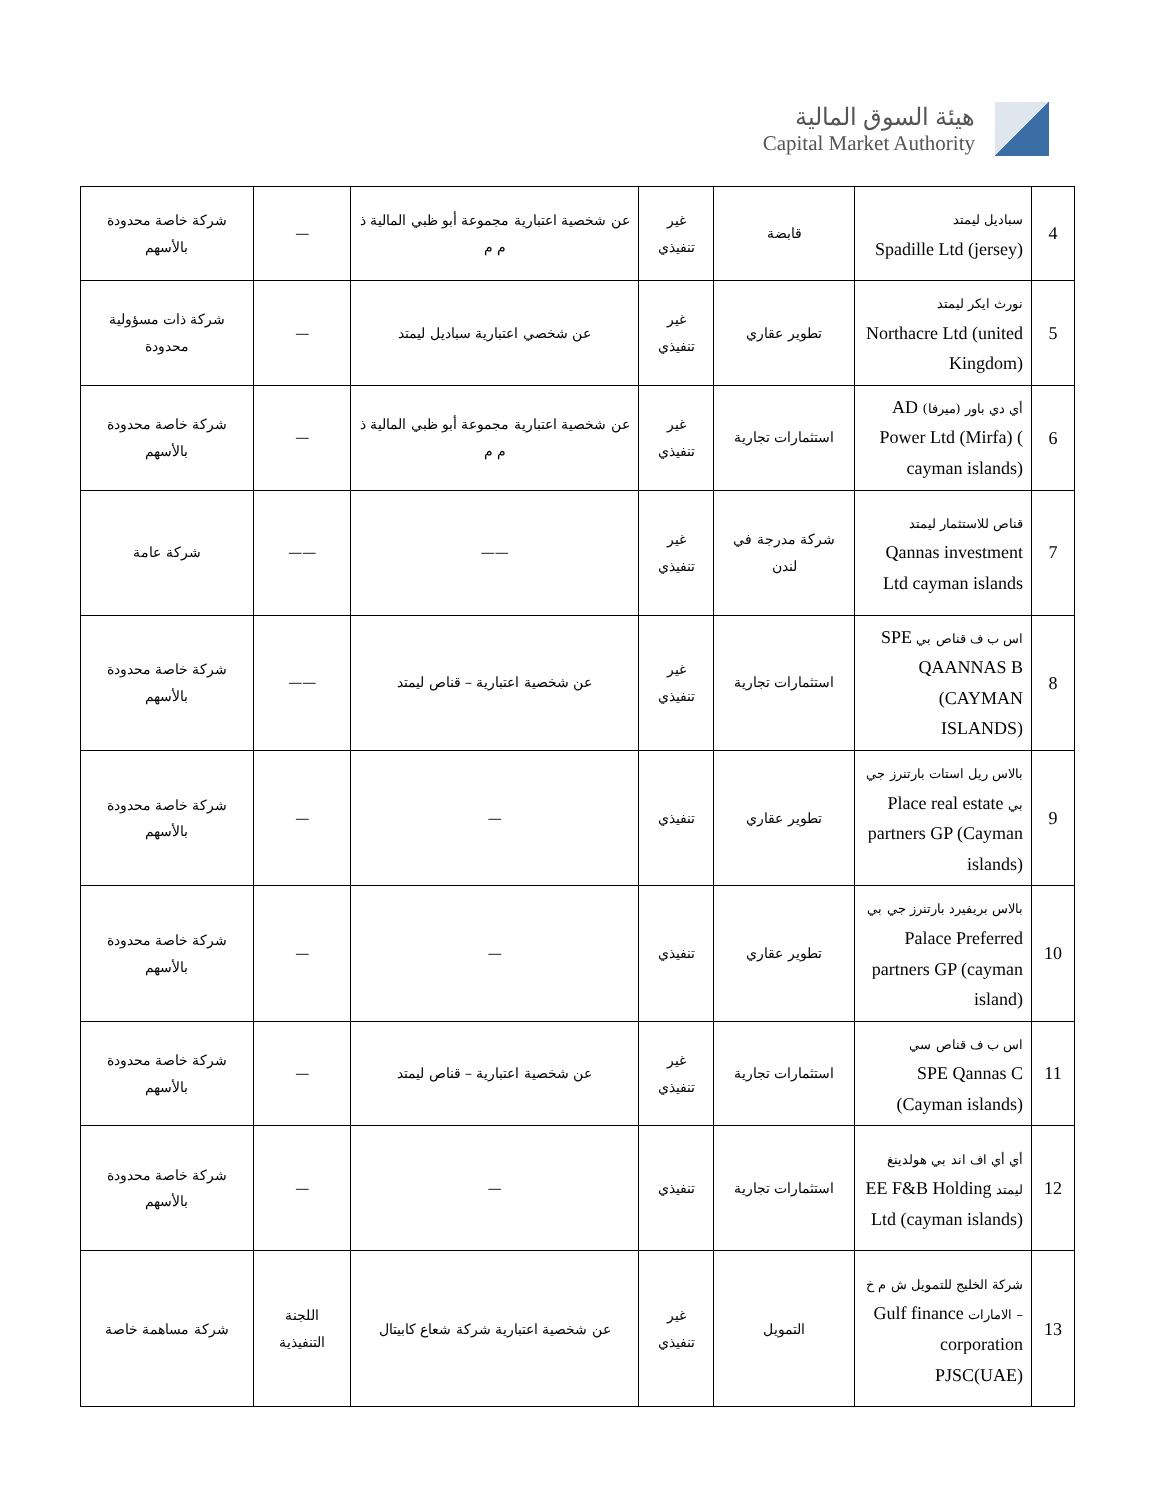هيئة السوق المالية
Capital Market Authority
| 4 | سباديل ليمتد Spadille Ltd (jersey) | قابضة | غير تنفيذي | عن شخصية اعتبارية مجموعة أبو ظبي المالية ذ م م | — | شركة خاصة محدودة بالأسهم |
| 5 | نورث ايكر ليمتد Northacre Ltd (united Kingdom) | تطوير عقاري | غير تنفيذي | عن شخصي اعتبارية سباديل ليمتد | — | شركة ذات مسؤولية محدودة |
| 6 | أي دي باور (ميرفا) AD Power Ltd (Mirfa) ( cayman islands) | استثمارات تجارية | غير تنفيذي | عن شخصية اعتبارية مجموعة أبو ظبي المالية ذ م م | — | شركة خاصة محدودة بالأسهم |
| 7 | قناص للاستثمار ليمتد Qannas investment Ltd cayman islands | شركة مدرجة في لندن | غير تنفيذي | —— | —— | شركة عامة |
| 8 | اس ب ف قناص بي SPE QAANNAS B (CAYMAN ISLANDS) | استثمارات تجارية | غير تنفيذي | عن شخصية اعتبارية – قناص ليمتد | —— | شركة خاصة محدودة بالأسهم |
| 9 | بالاس ريل استات بارتنرز جي بي Place real estate partners GP (Cayman islands) | تطوير عقاري | تنفيذي | — | — | شركة خاصة محدودة بالأسهم |
| 10 | بالاس بريفيرد بارتنرز جي بي Palace Preferred partners GP (cayman island) | تطوير عقاري | تنفيذي | — | — | شركة خاصة محدودة بالأسهم |
| 11 | اس ب ف قناص سي SPE Qannas C (Cayman islands) | استثمارات تجارية | غير تنفيذي | عن شخصية اعتبارية – قناص ليمتد | — | شركة خاصة محدودة بالأسهم |
| 12 | أي أي اف اند بي هولدينغ ليمتد EE F&B Holding Ltd (cayman islands) | استثمارات تجارية | تنفيذي | — | — | شركة خاصة محدودة بالأسهم |
| 13 | شركة الخليج للتمويل ش م خ – الامارات Gulf finance corporation PJSC(UAE) | التمويل | غير تنفيذي | عن شخصية اعتبارية شركة شعاع كابيتال | اللجنة التنفيذية | شركة مساهمة خاصة |